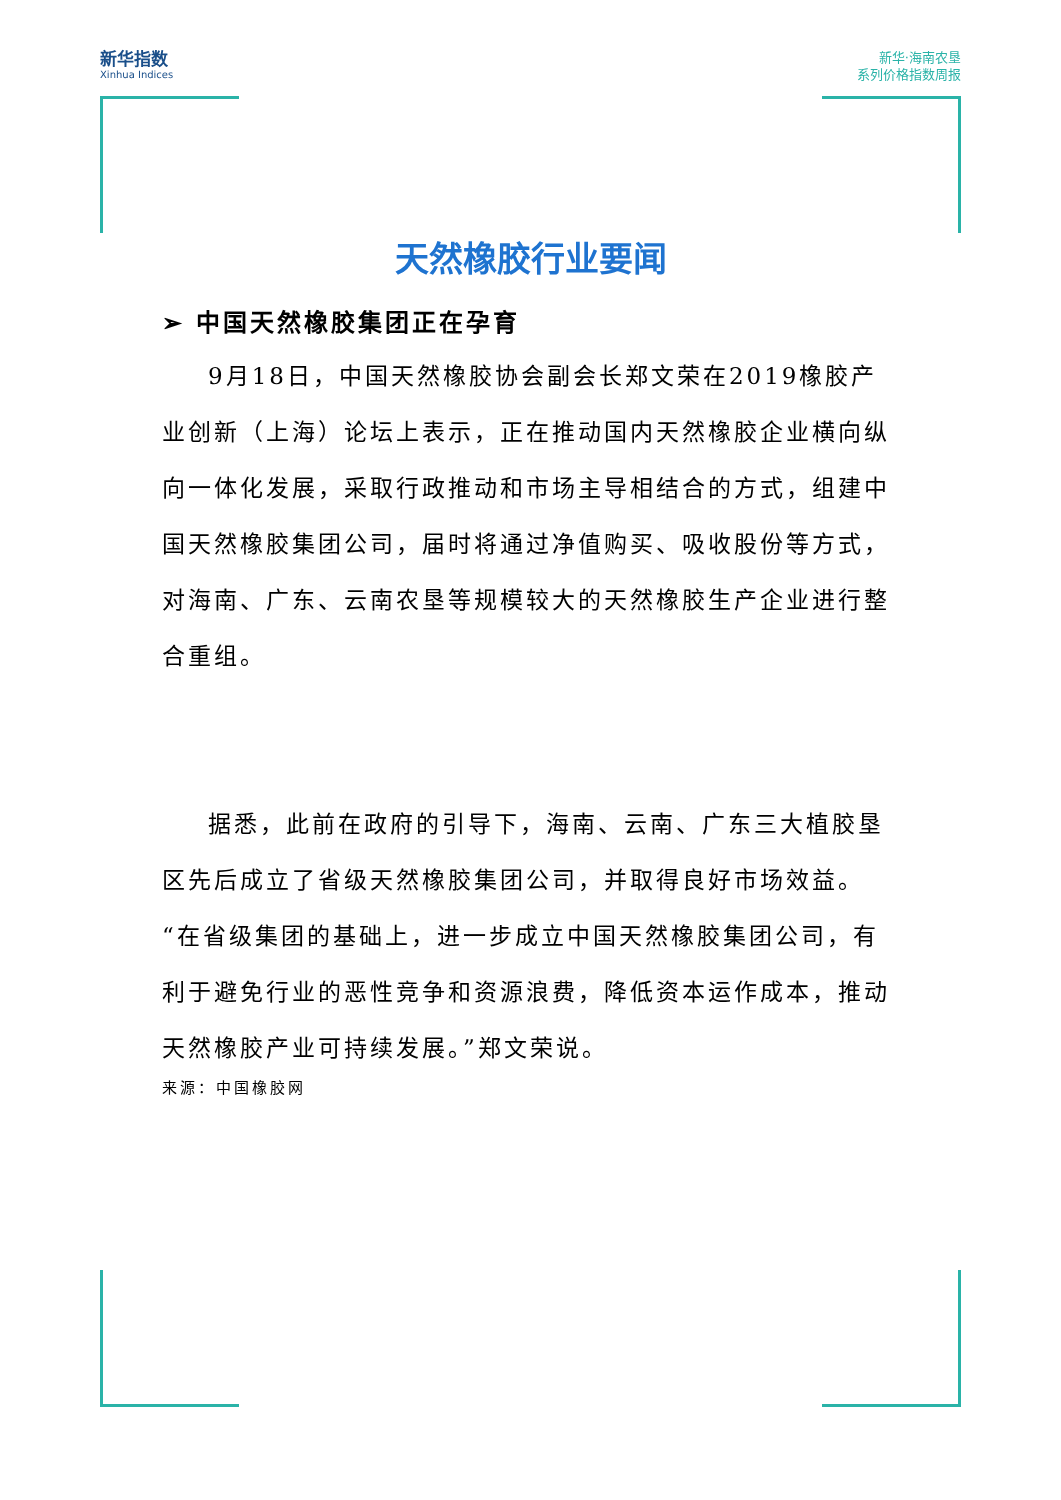新华指数
Xinhua Indices
新华·海南农垦
系列价格指数周报
天然橡胶行业要闻
➢ 中国天然橡胶集团正在孕育
9月18日，中国天然橡胶协会副会长郑文荣在2019橡胶产业创新（上海）论坛上表示，正在推动国内天然橡胶企业横向纵向一体化发展，采取行政推动和市场主导相结合的方式，组建中国天然橡胶集团公司，届时将通过净值购买、吸收股份等方式，对海南、广东、云南农垦等规模较大的天然橡胶生产企业进行整合重组。
据悉，此前在政府的引导下，海南、云南、广东三大植胶垦区先后成立了省级天然橡胶集团公司，并取得良好市场效益。“在省级集团的基础上，进一步成立中国天然橡胶集团公司，有利于避免行业的恶性竞争和资源浪费，降低资本运作成本，推动天然橡胶产业可持续发展。”郑文荣说。
来源：中国橡胶网